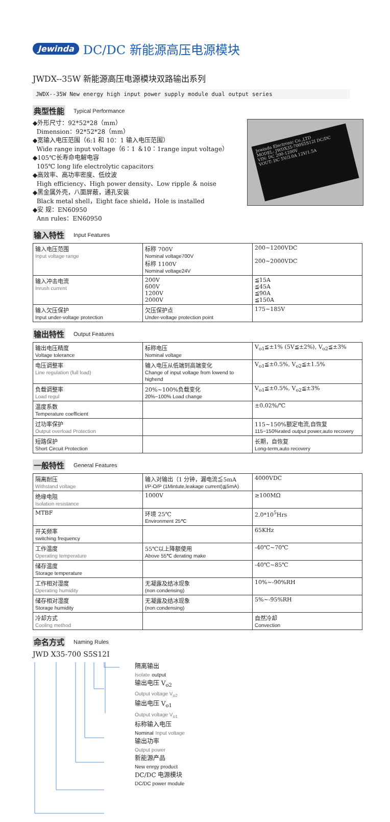Jewinda DC/DC 新能源高压电源模块
JWDX--35W 新能源高压电源模块双路输出系列
JWDX--35W New energy high input power supply module dual output series
典型性能 Typical Performance
◆外形尺寸：92*52*28（mm）
Dimension：92*52*28（mm）
◆宽输入电压范围（6:1 和 10：1 输入电压范围）
Wide range input voltage（6：1 ＆10：1range input voltage）
◆105℃长寿命电解电容
105℃ long life electrolytic capacitors
◆高效率、高功率密度、低纹波
High efficiency、High power density、Low ripple ＆ noise
◆黑金属外壳，八面屏蔽，通孔安装
Black metal shell，Eight face shield，Hole is installed
◆安 规：EN60950
Ann rules：EN60950
Jewinda Electronic Co.,LTD
MODEL: JWDX35-700S5S12I DC/DC
VIN: DC 200-1200V
VOUT: DC 5V/3.0A 12V/1.5A
输入特性 Input Features
| 输入电压范围 Input voltage range | 标称 700V Nominal voltage700V 标称 1100V Nominal voltage24V | 200~1200VDC 200~2000VDC |
| 输入冲击电流 Inrush current | 200V 600V 1200V 2000V | ≦15A ≦45A ≦90A ≦150A |
| 输入欠压保护 Input under-voltage protection | 欠压保护点 Under-voltage protection point | 175~185V |
输出特性 Output Features
| 输出电压精度 Voltage tolerance | 标称电压 Nominal voltage | V<sub>o1</sub>≦±1% (5V≦±2%), V<sub>o2</sub>≦±3% |
| 电压调整率 Line regulation (full load) | 输入电压从低端到高端变化 Change of input voltage from lowend to highend | V<sub>o1</sub>≦±0.5%, V<sub>o2</sub>≦±1.5% |
| 负载调整率 Load regul | 20%~100%负载变化 20%~100% Load change | V<sub>o1</sub>≦±0.5%, V<sub>o2</sub>≦±3% |
| 温度系数 Temperature coefficient | | ±0.02%/℃ |
| 过功率保护 Output overload Protection | | 115~150%额定电流,自恢复 115~150%rated output power,auto recovery |
| 短路保护 Short Circuit Protection | | 长期，自恢复 Long-term,auto recovery |
一般特性 General Features
| 隔离耐压 Withstand voltage | 输入对输出（1 分钟，漏电流≦5mA I/P-O/P (1Mintute,leakage current)≦5mA) | 4000VDC |
| 绝缘电阻 Isolation resistance | 1000V | ≥100MΩ |
| MTBF | 环境 25℃ Environment 25℃ | 2.0*10<sup>5</sup>Hrs |
| 开关频率 switching frequency | | 65KHz |
| 工作温度 Operating temperature | 55℃以上降额使用 Above 55℃ derating make | -40℃~70℃ |
| 储存温度 Storage temperature | | -40℃~85℃ |
| 工作相对湿度 Operating humidity | 无凝露及结冰现象 (non condensing) | 10%~-90%RH |
| 储存相对湿度 Storage humidity | 无凝露及结冰现象 (non condensing) | 5%~-95%RH |
| 冷却方式 Cooling method | | 自然冷却 Convection |
命名方式 Naming Rules
JWD X35-700 S5S12I
隔离输出
Isolate output
输出电压 V<sub>o2</sub>
Output voltage V<sub>o2</sub>
输出电压 V<sub>o1</sub>
Output voltage V<sub>o1</sub>
标称输入电压
Nominal Input voltage
输出功率
Output power
新能源产品
New enrgy product
DC/DC 电源模块
DC/DC power module